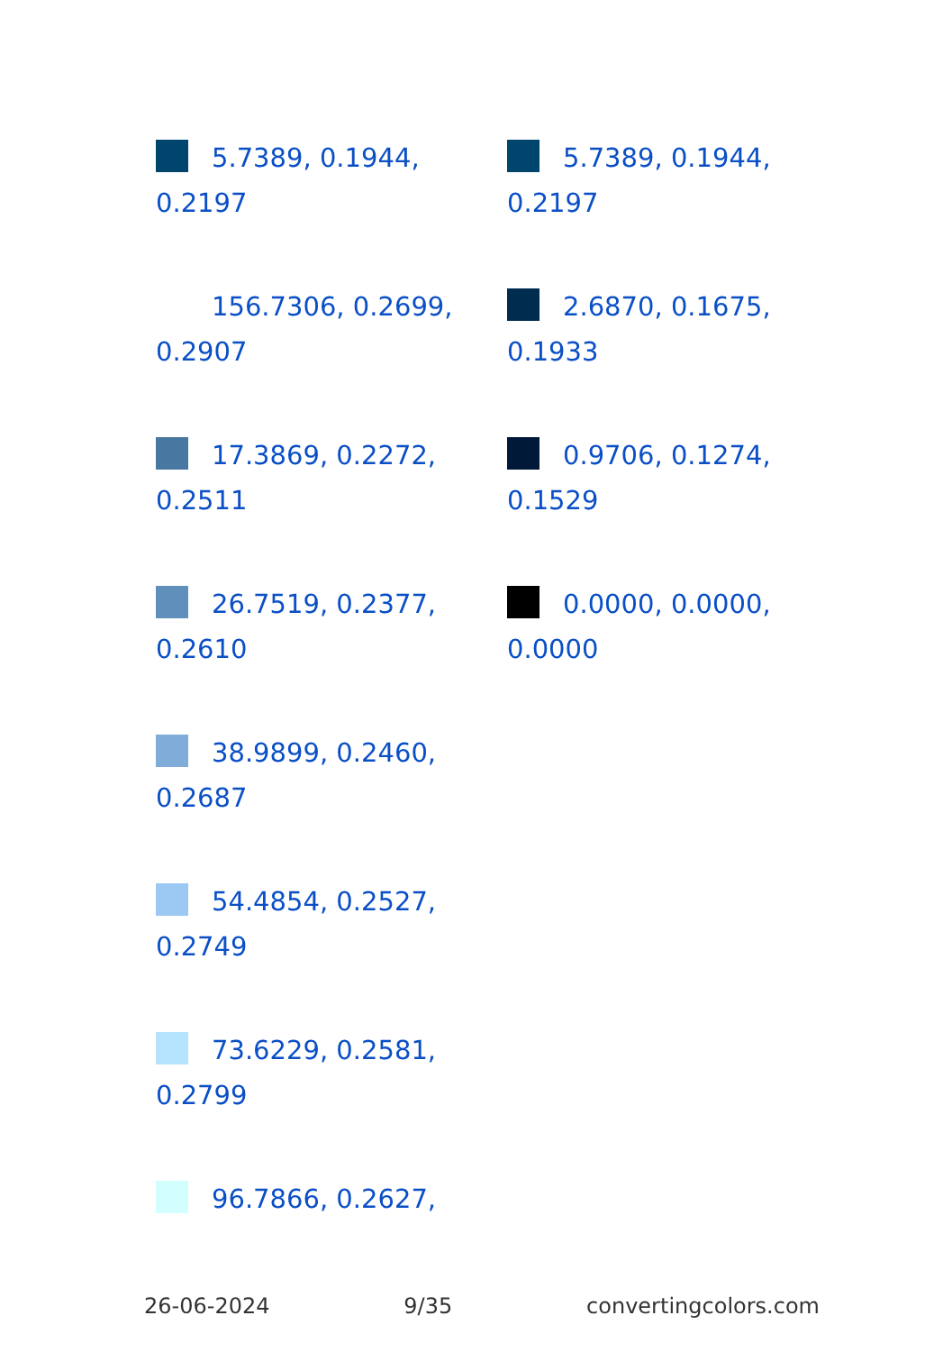5.7389, 0.1944,
0.2197
156.7306, 0.2699,
0.2907
17.3869, 0.2272,
0.2511
26.7519, 0.2377,
0.2610
38.9899, 0.2460,
0.2687
54.4854, 0.2527,
0.2749
73.6229, 0.2581,
0.2799
96.7866, 0.2627,
5.7389, 0.1944,
0.2197
2.6870, 0.1675,
0.1933
0.9706, 0.1274,
0.1529
0.0000, 0.0000,
0.0000
26-06-2024 9/35 convertingcolors.com